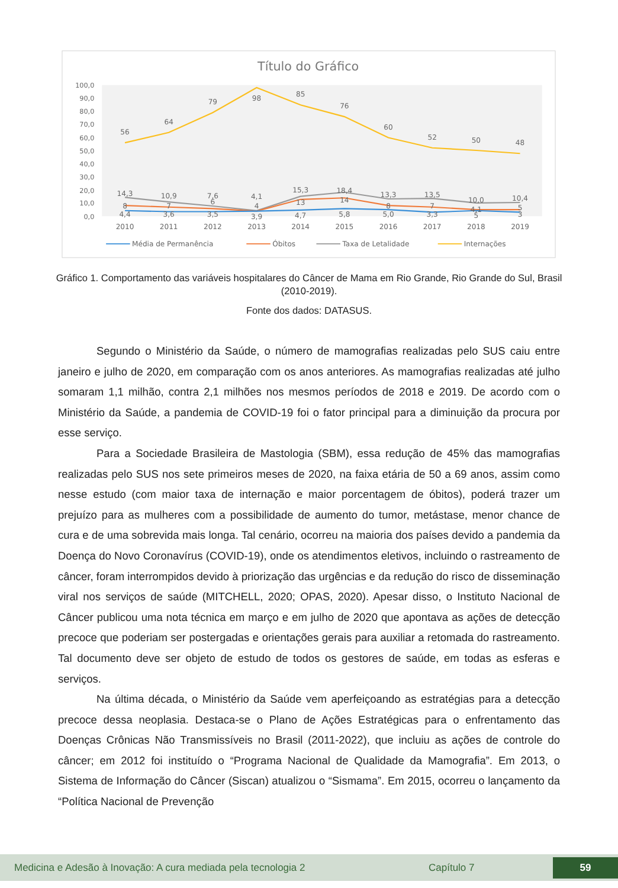Título do Gráfico
100,0
90,0
80,0
70,0
60,0
50,0
40,0
30,0
20,0
10,0
0,0
2010
2011
2012
2013
2014
2015
2016
2017
2018
2019
56
64
79
98
85
76
60
52
50
48
14,3
10,9
7,6
4,1
15,3
18,4
13,3
13,5
10,0
10,4
8
7
6
4
13
14
8
7
4,1
5
4,4
3,6
3,5
3,9
4,7
5,8
5,0
3,3
5
3
Média de Permanência
Óbitos
Taxa de Letalidade
Internações
Gráfico 1. Comportamento das variáveis hospitalares do Câncer de Mama em Rio Grande, Rio Grande do Sul, Brasil (2010-2019).
Fonte dos dados: DATASUS.
Segundo o Ministério da Saúde, o número de mamografias realizadas pelo SUS caiu entre janeiro e julho de 2020, em comparação com os anos anteriores. As mamografias realizadas até julho somaram 1,1 milhão, contra 2,1 milhões nos mesmos períodos de 2018 e 2019. De acordo com o Ministério da Saúde, a pandemia de COVID-19 foi o fator principal para a diminuição da procura por esse serviço.
Para a Sociedade Brasileira de Mastologia (SBM), essa redução de 45% das mamografias realizadas pelo SUS nos sete primeiros meses de 2020, na faixa etária de 50 a 69 anos, assim como nesse estudo (com maior taxa de internação e maior porcentagem de óbitos), poderá trazer um prejuízo para as mulheres com a possibilidade de aumento do tumor, metástase, menor chance de cura e de uma sobrevida mais longa. Tal cenário, ocorreu na maioria dos países devido a pandemia da Doença do Novo Coronavírus (COVID-19), onde os atendimentos eletivos, incluindo o rastreamento de câncer, foram interrompidos devido à priorização das urgências e da redução do risco de disseminação viral nos serviços de saúde (MITCHELL, 2020; OPAS, 2020). Apesar disso, o Instituto Nacional de Câncer publicou uma nota técnica em março e em julho de 2020 que apontava as ações de detecção precoce que poderiam ser postergadas e orientações gerais para auxiliar a retomada do rastreamento. Tal documento deve ser objeto de estudo de todos os gestores de saúde, em todas as esferas e serviços.
Na última década, o Ministério da Saúde vem aperfeiçoando as estratégias para a detecção precoce dessa neoplasia. Destaca-se o Plano de Ações Estratégicas para o enfrentamento das Doenças Crônicas Não Transmissíveis no Brasil (2011-2022), que incluiu as ações de controle do câncer; em 2012 foi instituído o “Programa Nacional de Qualidade da Mamografia”. Em 2013, o Sistema de Informação do Câncer (Siscan) atualizou o “Sismama”. Em 2015, ocorreu o lançamento da “Política Nacional de Prevenção
Medicina e Adesão à Inovação: A cura mediada pela tecnologia 2 Capítulo 7 59